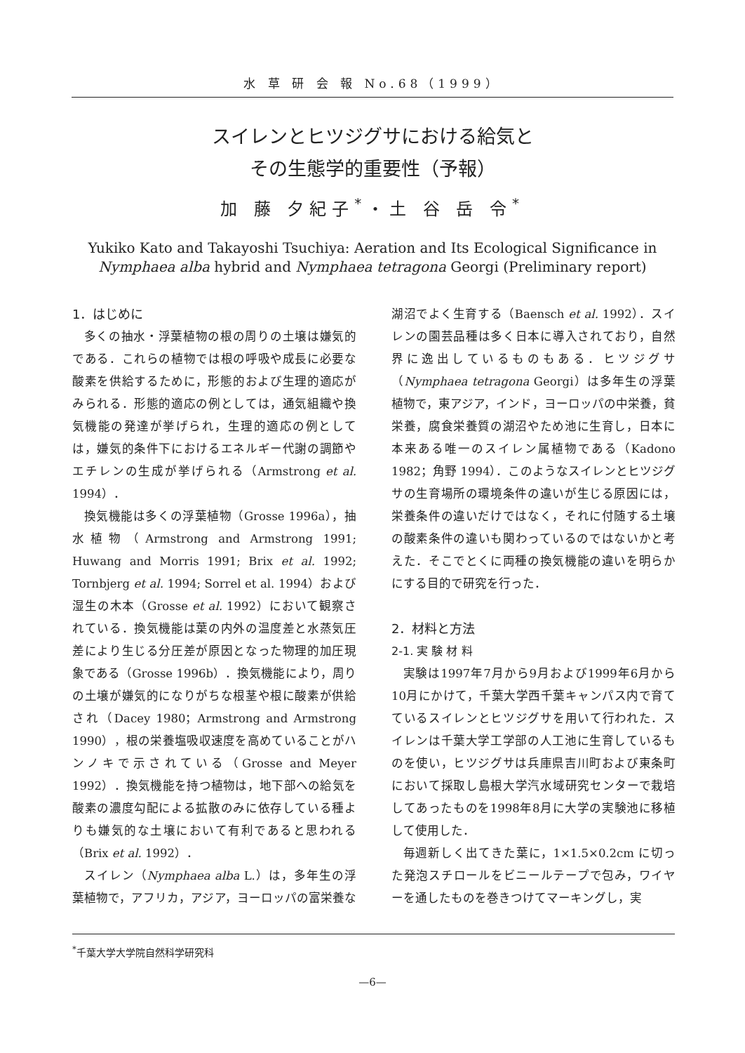水 草 研 会 報 No.68（1999）
スイレンとヒツジグサにおける給気と
その生態学的重要性（予報）
加 藤 夕紀子<sup>*</sup>・土 谷 岳 令<sup>*</sup>
Yukiko Kato and Takayoshi Tsuchiya: Aeration and Its Ecological Significance in Nymphaea alba hybrid and Nymphaea tetragona Georgi (Preliminary report)
1．はじめに
多くの抽水・浮葉植物の根の周りの土壌は嫌気的である．これらの植物では根の呼吸や成長に必要な酸素を供給するために，形態的および生理的適応がみられる．形態的適応の例としては，通気組織や換気機能の発達が挙げられ，生理的適応の例としては，嫌気的条件下におけるエネルギー代謝の調節やエチレンの生成が挙げられる（Armstrong et al. 1994）．
換気機能は多くの浮葉植物（Grosse 1996a），抽水植物（Armstrong and Armstrong 1991; Huwang and Morris 1991; Brix et al. 1992; Tornbjerg et al. 1994; Sorrel et al. 1994）および湿生の木本（Grosse et al. 1992）において観察されている．換気機能は葉の内外の温度差と水蒸気圧差により生じる分圧差が原因となった物理的加圧現象である（Grosse 1996b）．換気機能により，周りの土壌が嫌気的になりがちな根茎や根に酸素が供給され（Dacey 1980；Armstrong and Armstrong 1990），根の栄養塩吸収速度を高めていることがハンノキで示されている（Grosse and Meyer 1992）．換気機能を持つ植物は，地下部への給気を酸素の濃度勾配による拡散のみに依存している種よりも嫌気的な土壌において有利であると思われる（Brix et al. 1992）．
スイレン（Nymphaea alba L.）は，多年生の浮葉植物で，アフリカ，アジア，ヨーロッパの富栄養な湖沼でよく生育する（Baensch et al. 1992）．スイレンの園芸品種は多く日本に導入されており，自然界に逸出しているものもある．ヒツジグサ（Nymphaea tetragona Georgi）は多年生の浮葉植物で，東アジア，インド，ヨーロッパの中栄養，貧栄養，腐食栄養質の湖沼やため池に生育し，日本に本来ある唯一のスイレン属植物である（Kadono 1982；角野 1994）．このようなスイレンとヒツジグサの生育場所の環境条件の違いが生じる原因には，栄養条件の違いだけではなく，それに付随する土壌の酸素条件の違いも関わっているのではないかと考えた．そこでとくに両種の換気機能の違いを明らかにする目的で研究を行った．
2．材料と方法
2-1. 実 験 材 料
実験は1997年7月から9月および1999年6月から10月にかけて，千葉大学西千葉キャンパス内で育てているスイレンとヒツジグサを用いて行われた．スイレンは千葉大学工学部の人工池に生育しているものを使い，ヒツジグサは兵庫県吉川町および東条町において採取し島根大学汽水域研究センターで栽培してあったものを1998年8月に大学の実験池に移植して使用した．
毎週新しく出てきた葉に，1×1.5×0.2cm に切った発泡スチロールをビニールテープで包み，ワイヤーを通したものを巻きつけてマーキングし，実
<sup>*</sup> 千葉大学大学院自然科学研究科
—6—